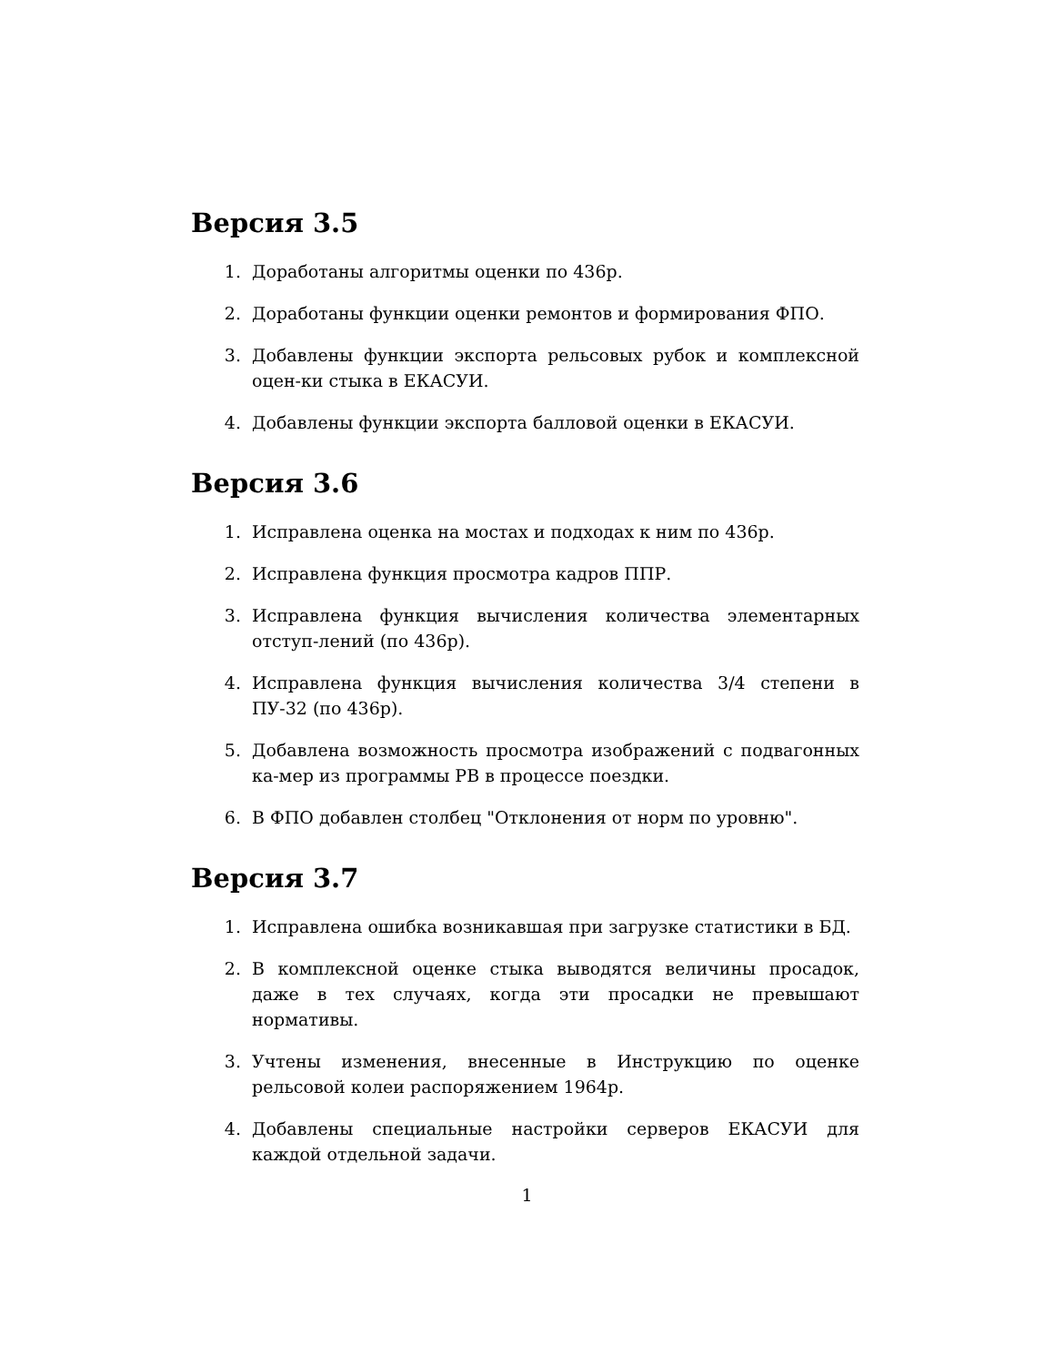Версия 3.5
1. Доработаны алгоритмы оценки по 436р.
2. Доработаны функции оценки ремонтов и формирования ФПО.
3. Добавлены функции экспорта рельсовых рубок и комплексной оцен-ки стыка в ЕКАСУИ.
4. Добавлены функции экспорта балловой оценки в ЕКАСУИ.
Версия 3.6
1. Исправлена оценка на мостах и подходах к ним по 436р.
2. Исправлена функция просмотра кадров ППР.
3. Исправлена функция вычисления количества элементарных отступ-лений (по 436р).
4. Исправлена функция вычисления количества 3/4 степени в ПУ-32 (по 436р).
5. Добавлена возможность просмотра изображений с подвагонных ка-мер из программы РВ в процессе поездки.
6. В ФПО добавлен столбец "Отклонения от норм по уровню".
Версия 3.7
1. Исправлена ошибка возникавшая при загрузке статистики в БД.
2. В комплексной оценке стыка выводятся величины просадок, даже в тех случаях, когда эти просадки не превышают нормативы.
3. Учтены изменения, внесенные в Инструкцию по оценке рельсовой колеи распоряжением 1964р.
4. Добавлены специальные настройки серверов ЕКАСУИ для каждой отдельной задачи.
1